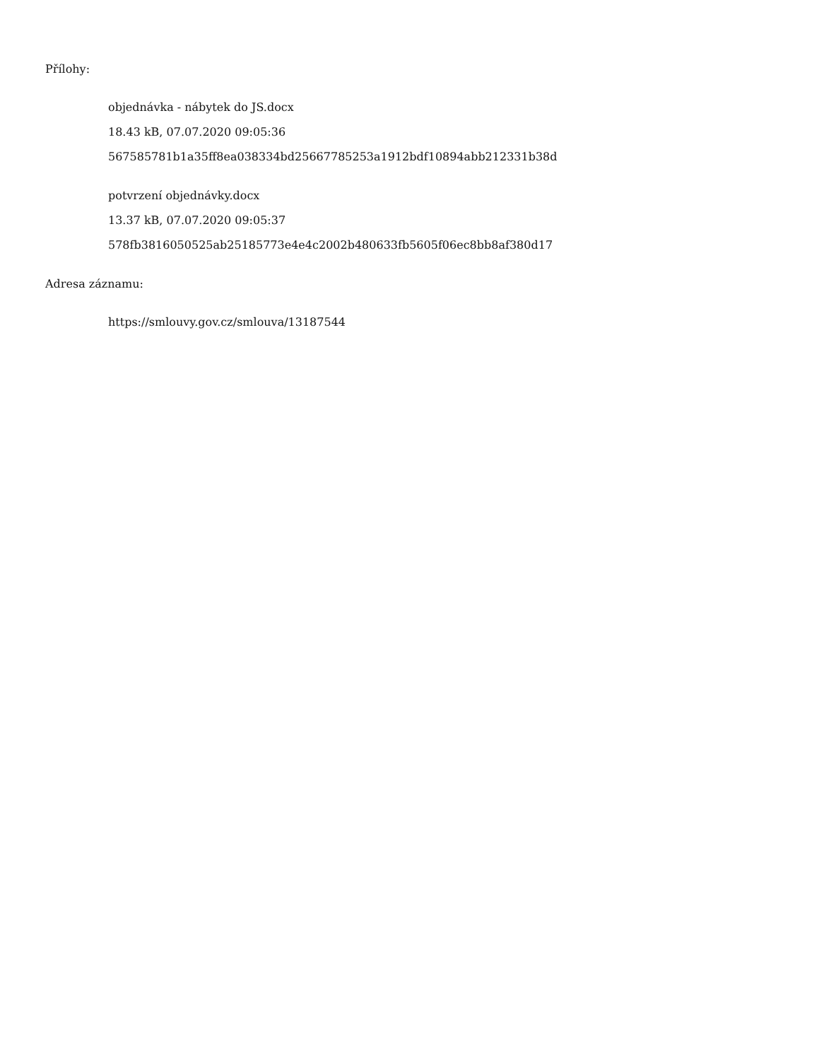Přílohy:
objednávka - nábytek do JS.docx
18.43 kB, 07.07.2020 09:05:36
567585781b1a35ff8ea038334bd25667785253a1912bdf10894abb212331b38d
potvrzení objednávky.docx
13.37 kB, 07.07.2020 09:05:37
578fb3816050525ab25185773e4e4c2002b480633fb5605f06ec8bb8af380d17
Adresa záznamu:
https://smlouvy.gov.cz/smlouva/13187544